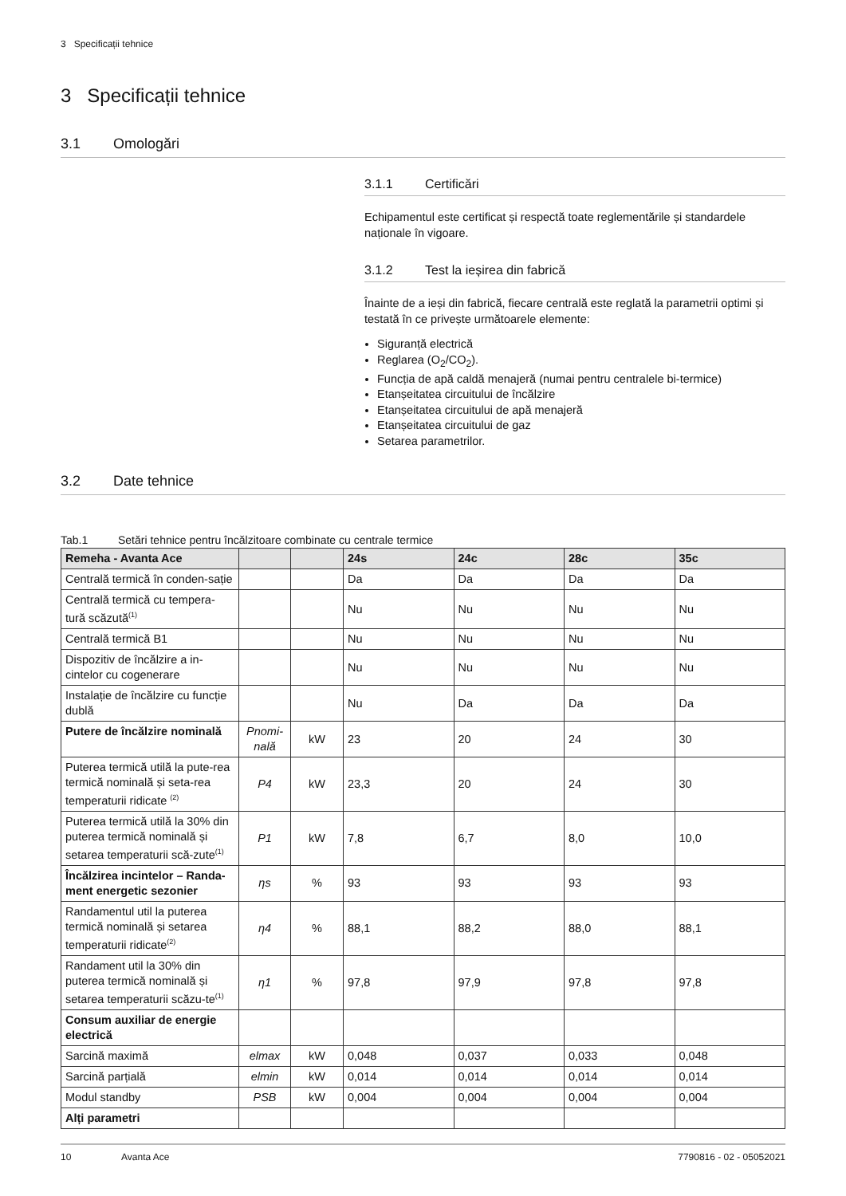3 Specificații tehnice
3 Specificații tehnice
3.1 Omologări
3.1.1 Certificări
Echipamentul este certificat și respectă toate reglementările și standardele naționale în vigoare.
3.1.2 Test la ieșirea din fabrică
Înainte de a ieși din fabrică, fiecare centrală este reglată la parametrii optimi și testată în ce privește următoarele elemente:
Siguranță electrică
Reglarea (O<sub>2</sub>/CO<sub>2</sub>).
Funcția de apă caldă menajeră (numai pentru centralele bi-termice)
Etanșeitatea circuitului de încălzire
Etanșeitatea circuitului de apă menajeră
Etanșeitatea circuitului de gaz
Setarea parametrilor.
3.2 Date tehnice
Tab.1 Setări tehnice pentru încălzitoare combinate cu centrale termice
| Remeha - Avanta Ace | | | 24s | 24c | 28c | 35c |
| --- | --- | --- | --- | --- | --- | --- |
| Centrală termică în conden-sație | | | Da | Da | Da | Da |
| Centrală termică cu tempera-tură scăzută<sup>(1)</sup> | | | Nu | Nu | Nu | Nu |
| Centrală termică B1 | | | Nu | Nu | Nu | Nu |
| Dispozitiv de încălzire a in-cintelor cu cogenerare | | | Nu | Nu | Nu | Nu |
| Instalație de încălzire cu funcție dublă | | | Nu | Da | Da | Da |
| Putere de încălzire nominală | Pnomi-nală | kW | 23 | 20 | 24 | 30 |
| Puterea termică utilă la pute-rea termică nominală și seta-rea temperaturii ridicate <sup>(2)</sup> | P4 | kW | 23,3 | 20 | 24 | 30 |
| Puterea termică utilă la 30% din puterea termică nominală și setarea temperaturii scă-zute<sup>(1)</sup> | P1 | kW | 7,8 | 6,7 | 8,0 | 10,0 |
| Încălzirea incintelor – Randa-ment energetic sezonier | ηs | % | 93 | 93 | 93 | 93 |
| Randamentul util la puterea termică nominală și setarea temperaturii ridicate<sup>(2)</sup> | η4 | % | 88,1 | 88,2 | 88,0 | 88,1 |
| Randament util la 30% din puterea termică nominală și setarea temperaturii scăzu-te<sup>(1)</sup> | η1 | % | 97,8 | 97,9 | 97,8 | 97,8 |
| Consum auxiliar de energie electrică | | | | | | |
| Sarcină maximă | elmax | kW | 0,048 | 0,037 | 0,033 | 0,048 |
| Sarcină parțială | elmin | kW | 0,014 | 0,014 | 0,014 | 0,014 |
| Modul standby | PSB | kW | 0,004 | 0,004 | 0,004 | 0,004 |
| Alți parametri | | | | | | |
10 Avanta Ace 7790816 - 02 - 05052021